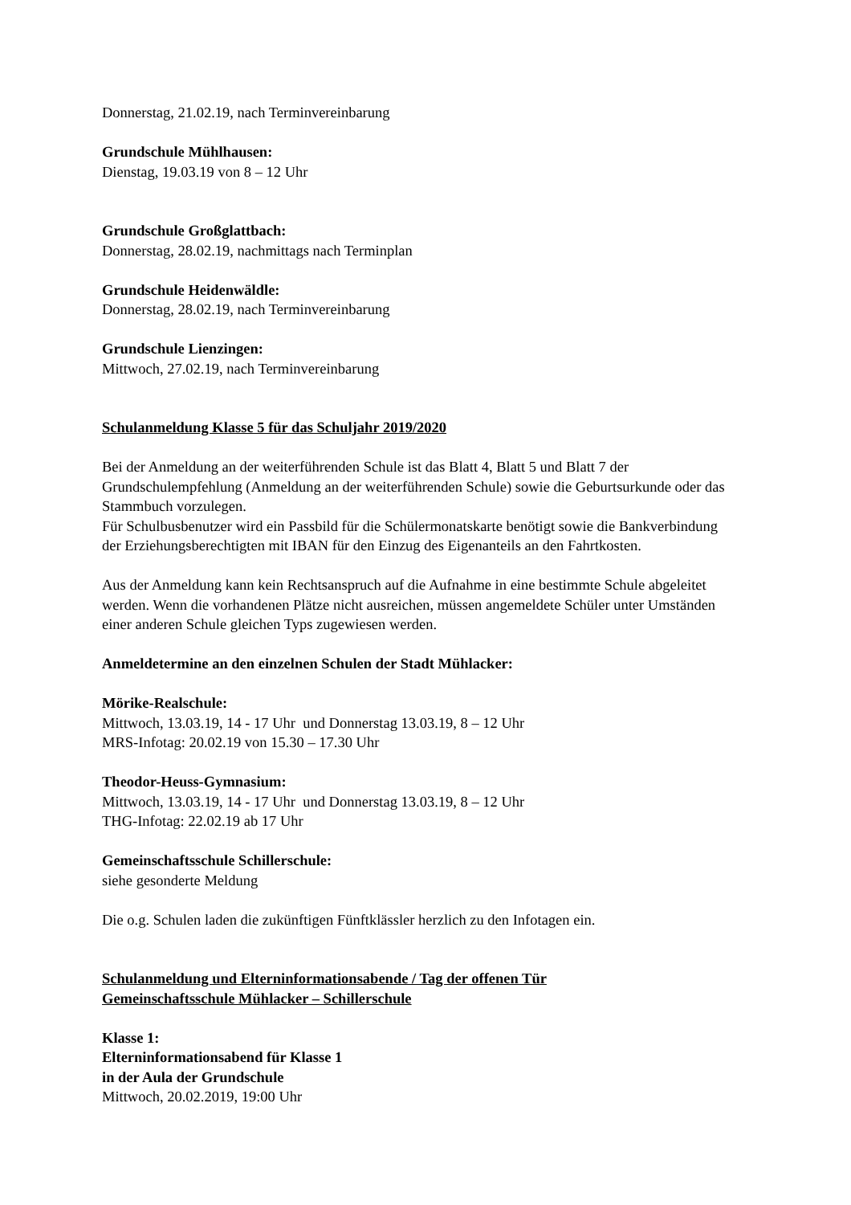Donnerstag, 21.02.19, nach Terminvereinbarung
Grundschule Mühlhausen:
Dienstag, 19.03.19 von 8 – 12 Uhr
Grundschule Großglattbach:
Donnerstag, 28.02.19, nachmittags nach Terminplan
Grundschule Heidenwäldle:
Donnerstag, 28.02.19, nach Terminvereinbarung
Grundschule Lienzingen:
Mittwoch, 27.02.19, nach Terminvereinbarung
Schulanmeldung Klasse 5 für das Schuljahr 2019/2020
Bei der Anmeldung an der weiterführenden Schule ist das Blatt 4, Blatt 5 und Blatt 7 der Grundschulempfehlung (Anmeldung an der weiterführenden Schule) sowie die Geburtsurkunde oder das Stammbuch vorzulegen.
Für Schulbusbenutzer wird ein Passbild für die Schülermonatskarte benötigt sowie die Bankverbindung der Erziehungsberechtigten mit IBAN für den Einzug des Eigenanteils an den Fahrtkosten.
Aus der Anmeldung kann kein Rechtsanspruch auf die Aufnahme in eine bestimmte Schule abgeleitet werden. Wenn die vorhandenen Plätze nicht ausreichen, müssen angemeldete Schüler unter Umständen einer anderen Schule gleichen Typs zugewiesen werden.
Anmeldetermine an den einzelnen Schulen der Stadt Mühlacker:
Mörike-Realschule:
Mittwoch, 13.03.19, 14 - 17 Uhr und Donnerstag 13.03.19, 8 – 12 Uhr
MRS-Infotag: 20.02.19 von 15.30 – 17.30 Uhr
Theodor-Heuss-Gymnasium:
Mittwoch, 13.03.19, 14 - 17 Uhr und Donnerstag 13.03.19, 8 – 12 Uhr
THG-Infotag: 22.02.19 ab 17 Uhr
Gemeinschaftsschule Schillerschule:
siehe gesonderte Meldung
Die o.g. Schulen laden die zukünftigen Fünftklässler herzlich zu den Infotagen ein.
Schulanmeldung und Elterninformationsabende / Tag der offenen Tür
Gemeinschaftsschule Mühlacker – Schillerschule
Klasse 1:
Elterninformationsabend für Klasse 1
in der Aula der Grundschule
Mittwoch, 20.02.2019, 19:00 Uhr